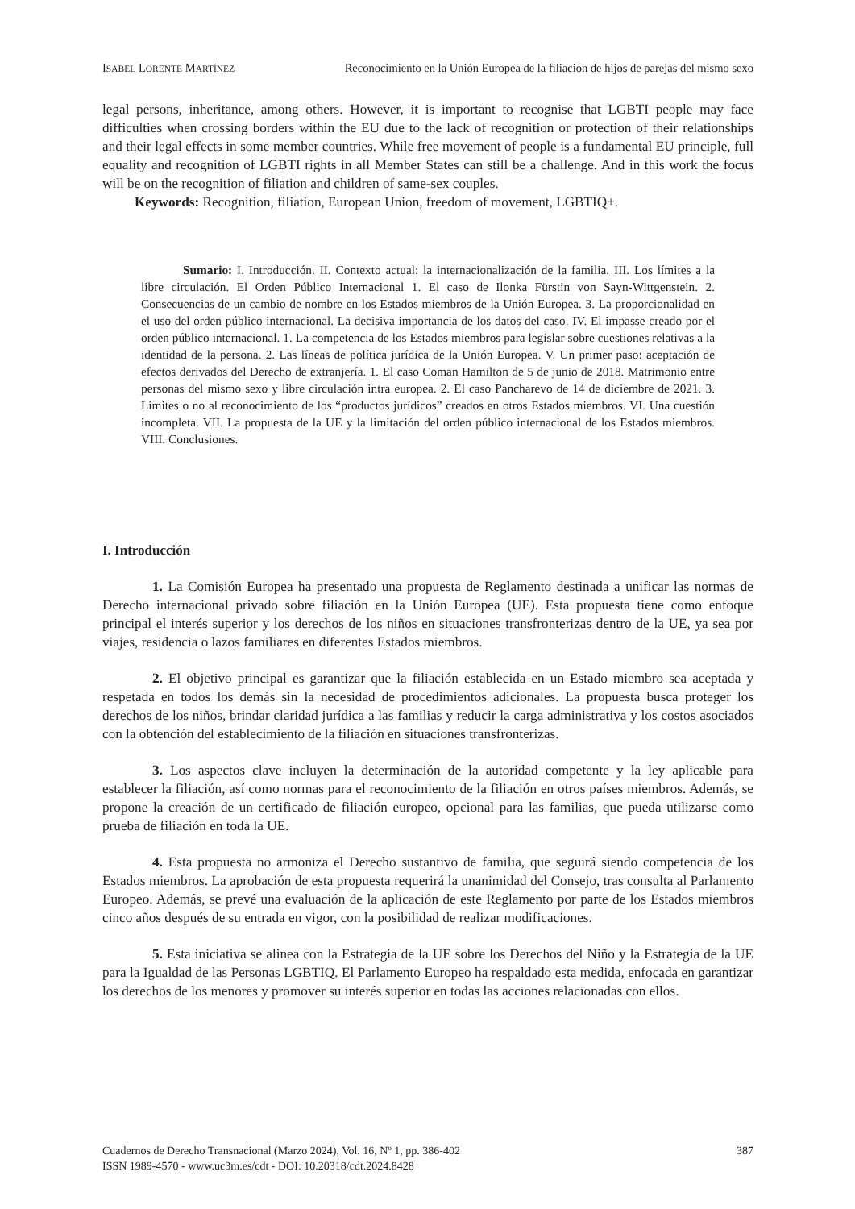ISABEL LORENTE MARTÍNEZ Reconocimiento en la Unión Europea de la filiación de hijos de parejas del mismo sexo
legal persons, inheritance, among others. However, it is important to recognise that LGBTI people may face difficulties when crossing borders within the EU due to the lack of recognition or protection of their relationships and their legal effects in some member countries. While free movement of people is a fundamental EU principle, full equality and recognition of LGBTI rights in all Member States can still be a challenge. And in this work the focus will be on the recognition of filiation and children of same-sex couples.
Keywords: Recognition, filiation, European Union, freedom of movement, LGBTIQ+.
Sumario: I. Introducción. II. Contexto actual: la internacionalización de la familia. III. Los límites a la libre circulación. El Orden Público Internacional 1. El caso de Ilonka Fürstin von Sayn-Wittgenstein. 2. Consecuencias de un cambio de nombre en los Estados miembros de la Unión Europea. 3. La proporcionalidad en el uso del orden público internacional. La decisiva importancia de los datos del caso. IV. El impasse creado por el orden público internacional. 1. La competencia de los Estados miembros para legislar sobre cuestiones relativas a la identidad de la persona. 2. Las líneas de política jurídica de la Unión Europea. V. Un primer paso: aceptación de efectos derivados del Derecho de extranjería. 1. El caso Coman Hamilton de 5 de junio de 2018. Matrimonio entre personas del mismo sexo y libre circulación intra europea. 2. El caso Pancharevo de 14 de diciembre de 2021. 3. Límites o no al reconocimiento de los “productos jurídicos” creados en otros Estados miembros. VI. Una cuestión incompleta. VII. La propuesta de la UE y la limitación del orden público internacional de los Estados miembros. VIII. Conclusiones.
I. Introducción
1. La Comisión Europea ha presentado una propuesta de Reglamento destinada a unificar las normas de Derecho internacional privado sobre filiación en la Unión Europea (UE). Esta propuesta tiene como enfoque principal el interés superior y los derechos de los niños en situaciones transfronterizas dentro de la UE, ya sea por viajes, residencia o lazos familiares en diferentes Estados miembros.
2. El objetivo principal es garantizar que la filiación establecida en un Estado miembro sea aceptada y respetada en todos los demás sin la necesidad de procedimientos adicionales. La propuesta busca proteger los derechos de los niños, brindar claridad jurídica a las familias y reducir la carga administrativa y los costos asociados con la obtención del establecimiento de la filiación en situaciones transfronterizas.
3. Los aspectos clave incluyen la determinación de la autoridad competente y la ley aplicable para establecer la filiación, así como normas para el reconocimiento de la filiación en otros países miembros. Además, se propone la creación de un certificado de filiación europeo, opcional para las familias, que pueda utilizarse como prueba de filiación en toda la UE.
4. Esta propuesta no armoniza el Derecho sustantivo de familia, que seguirá siendo competencia de los Estados miembros. La aprobación de esta propuesta requerirá la unanimidad del Consejo, tras consulta al Parlamento Europeo. Además, se prevé una evaluación de la aplicación de este Reglamento por parte de los Estados miembros cinco años después de su entrada en vigor, con la posibilidad de realizar modificaciones.
5. Esta iniciativa se alinea con la Estrategia de la UE sobre los Derechos del Niño y la Estrategia de la UE para la Igualdad de las Personas LGBTIQ. El Parlamento Europeo ha respaldado esta medida, enfocada en garantizar los derechos de los menores y promover su interés superior en todas las acciones relacionadas con ellos.
Cuadernos de Derecho Transnacional (Marzo 2024), Vol. 16, Nº 1, pp. 386-402
ISSN 1989-4570 - www.uc3m.es/cdt - DOI: 10.20318/cdt.2024.8428
387